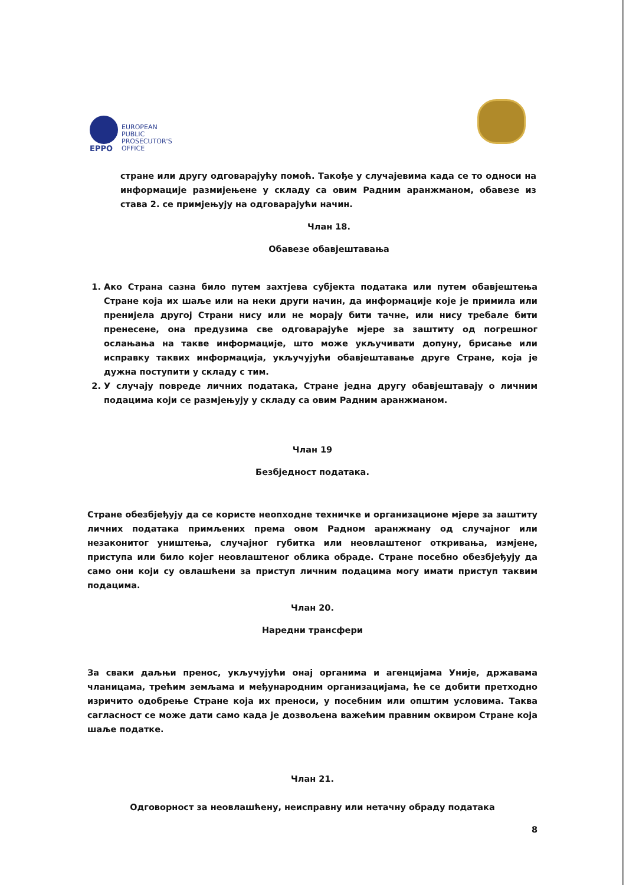EPPO
EUROPEAN
PUBLIC
PROSECUTOR'S
OFFICE
стране или другу одговарајућу помоћ. Такође у случајевима када се то односи на информације размијењене у складу са овим Радним аранжманом, обавезе из става 2. се примјењују на одговарајући начин.
Члан 18.
Обавезе обавјештавања
1. Ако Страна сазна било путем захтјева субјекта података или путем обавјештења Стране која их шаље или на неки други начин, да информације које је примила или пренијела другој Страни нису или не морају бити тачне, или нису требале бити пренесене, она предузима све одговарајуће мјере за заштиту од погрешног ослањања на такве информације, што може укључивати допуну, брисање или исправку таквих информација, укључујући обавјештавање друге Стране, која је дужна поступити у складу с тим.
2. У случају повреде личних података, Стране једна другу обавјештавају о личним подацима који се размјењују у складу са овим Радним аранжманом.
Члан 19
Безбједност података.
Стране обезбјеђују да се користе неопходне техничке и организационе мјере за заштиту личних података примљених према овом Радном аранжману од случајног или незаконитог уништења, случајног губитка или неовлаштеног откривања, измјене, приступа или било којег неовлаштеног облика обраде. Стране посебно обезбјеђују да само они који су овлашћени за приступ личним подацима могу имати приступ таквим подацима.
Члан 20.
Наредни трансфери
За сваки даљњи пренос, укључујући онај органима и агенцијама Уније, државама чланицама, трећим земљама и међународним организацијама, ће се добити претходно изричито одобрење Стране која их преноси, у посебним или општим условима. Таква сагласност се може дати само када је дозвољена важећим правним оквиром Стране која шаље податке.
Члан 21.
Одговорност за неовлашћену, неисправну или нетачну обраду података
8